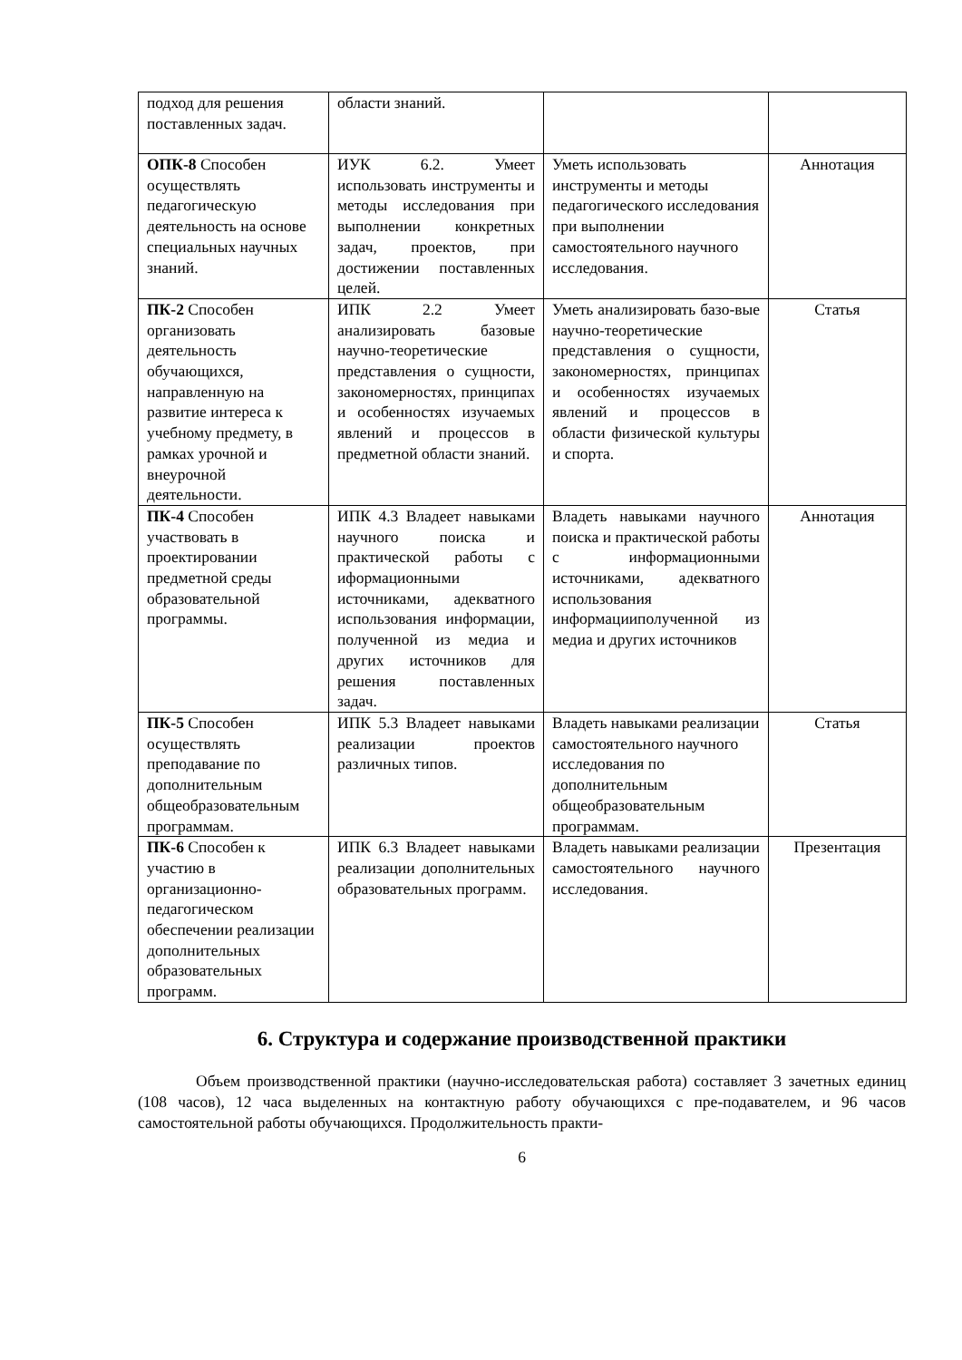| подход для решения поставленных задач. | области знаний. | | |
| ОПК-8 Способен осуществлять педагогическую деятельность на основе специальных научных знаний. | ИУК 6.2. Умеет использовать инструменты и методы исследования при выполнении конкретных задач, проектов, при достижении поставленных целей. | Уметь использовать инструменты и методы педагогического исследования при выполнении самостоятельного научного исследования. | Аннотация |
| ПК-2 Способен организовать деятельность обучающихся, направленную на развитие интереса к учебному предмету, в рамках урочной и внеурочной деятельности. | ИПК 2.2 Умеет анализировать базовые научно-теоретические представления о сущности, закономерностях, принципах и особенностях изучаемых явлений и процессов в предметной области знаний. | Уметь анализировать базо-вые научно-теоретические представления о сущности, закономерностях, принципах и особенностях изучаемых явлений и процессов в области физической культуры и спорта. | Статья |
| ПК-4 Способен участвовать в проектировании предметной среды образовательной программы. | ИПК 4.3 Владеет навыками научного поиска и практической работы с иформационными источниками, адекватного использования информации, полученной из медиа и других источников для решения поставленных задач. | Владеть навыками научного поиска и практической работы с информационными источниками, адекватного использования информацииполученной из медиа и других источников | Аннотация |
| ПК-5 Способен осуществлять преподавание по дополнительным общеобразовательным программам. | ИПК 5.3 Владеет навыками реализации проектов различных типов. | Владеть навыками реализации самостоятельного научного исследования по дополнительным общеобразовательным программам. | Статья |
| ПК-6 Способен к участию в организационно-педагогическом обеспечении реализации дополнительных образовательных программ. | ИПК 6.3 Владеет навыками реализации дополнительных образовательных программ. | Владеть навыками реализации самостоятельного научного исследования. | Презентация |
6. Структура и содержание производственной практики
Объем производственной практики (научно-исследовательская работа) составляет 3 зачетных единиц (108 часов), 12 часа выделенных на контактную работу обучающихся с пре-подавателем, и 96 часов самостоятельной работы обучающихся. Продолжительность практи-
6